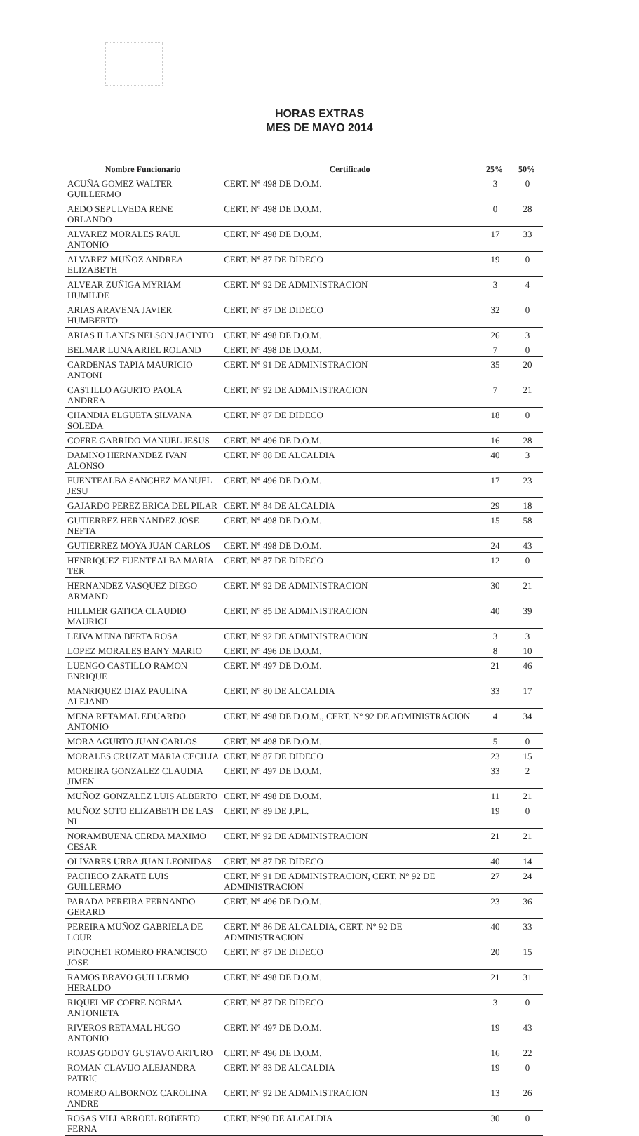HORAS EXTRAS
MES DE MAYO 2014
| Nombre Funcionario | Certificado | 25% | 50% |
| --- | --- | --- | --- |
| ACUÑA GOMEZ WALTER GUILLERMO | CERT. N° 498 DE D.O.M. | 3 | 0 |
| AEDO SEPULVEDA RENE ORLANDO | CERT. N° 498 DE D.O.M. | 0 | 28 |
| ALVAREZ MORALES RAUL ANTONIO | CERT. N° 498 DE D.O.M. | 17 | 33 |
| ALVAREZ MUÑOZ ANDREA ELIZABETH | CERT. N° 87 DE DIDECO | 19 | 0 |
| ALVEAR ZUÑIGA MYRIAM HUMILDE | CERT. N° 92 DE ADMINISTRACION | 3 | 4 |
| ARIAS ARAVENA JAVIER HUMBERTO | CERT. N° 87 DE DIDECO | 32 | 0 |
| ARIAS ILLANES NELSON JACINTO | CERT. N° 498 DE D.O.M. | 26 | 3 |
| BELMAR LUNA ARIEL ROLAND | CERT. N° 498 DE D.O.M. | 7 | 0 |
| CARDENAS TAPIA MAURICIO ANTONI | CERT. N° 91 DE ADMINISTRACION | 35 | 20 |
| CASTILLO AGURTO PAOLA ANDREA | CERT. N° 92 DE ADMINISTRACION | 7 | 21 |
| CHANDIA ELGUETA SILVANA SOLEDA | CERT. N° 87 DE DIDECO | 18 | 0 |
| COFRE GARRIDO MANUEL JESUS | CERT. N° 496 DE D.O.M. | 16 | 28 |
| DAMINO HERNANDEZ IVAN ALONSO | CERT. N° 88 DE ALCALDIA | 40 | 3 |
| FUENTEALBA SANCHEZ MANUEL JESU | CERT. N° 496 DE D.O.M. | 17 | 23 |
| GAJARDO PEREZ ERICA DEL PILAR | CERT. N° 84 DE ALCALDIA | 29 | 18 |
| GUTIERREZ HERNANDEZ JOSE NEFTA | CERT. N° 498 DE D.O.M. | 15 | 58 |
| GUTIERREZ MOYA JUAN CARLOS | CERT. N° 498 DE D.O.M. | 24 | 43 |
| HENRIQUEZ FUENTEALBA MARIA TER | CERT. N° 87 DE DIDECO | 12 | 0 |
| HERNANDEZ VASQUEZ DIEGO ARMAND | CERT. N° 92 DE ADMINISTRACION | 30 | 21 |
| HILLMER GATICA CLAUDIO MAURICI | CERT. N° 85 DE ADMINISTRACION | 40 | 39 |
| LEIVA MENA BERTA ROSA | CERT. N° 92 DE ADMINISTRACION | 3 | 3 |
| LOPEZ MORALES BANY MARIO | CERT. N° 496 DE D.O.M. | 8 | 10 |
| LUENGO CASTILLO RAMON ENRIQUE | CERT. N° 497 DE D.O.M. | 21 | 46 |
| MANRIQUEZ DIAZ PAULINA ALEJAND | CERT. N° 80 DE ALCALDIA | 33 | 17 |
| MENA RETAMAL EDUARDO ANTONIO | CERT. N° 498 DE D.O.M., CERT. N° 92 DE ADMINISTRACION | 4 | 34 |
| MORA AGURTO JUAN CARLOS | CERT. N° 498 DE D.O.M. | 5 | 0 |
| MORALES CRUZAT MARIA CECILIA | CERT. N° 87 DE DIDECO | 23 | 15 |
| MOREIRA GONZALEZ CLAUDIA JIMEN | CERT. N° 497 DE D.O.M. | 33 | 2 |
| MUÑOZ GONZALEZ LUIS ALBERTO | CERT. N° 498 DE D.O.M. | 11 | 21 |
| MUÑOZ SOTO ELIZABETH DE LAS NI | CERT. N° 89 DE J.P.L. | 19 | 0 |
| NORAMBUENA CERDA MAXIMO CESAR | CERT. N° 92 DE ADMINISTRACION | 21 | 21 |
| OLIVARES URRA JUAN LEONIDAS | CERT. N° 87 DE DIDECO | 40 | 14 |
| PACHECO ZARATE LUIS GUILLERMO | CERT. N° 91 DE ADMINISTRACION, CERT. N° 92 DE ADMINISTRACION | 27 | 24 |
| PARADA PEREIRA FERNANDO GERARD | CERT. N° 496 DE D.O.M. | 23 | 36 |
| PEREIRA MUÑOZ GABRIELA DE LOUR | CERT. N° 86 DE ALCALDIA, CERT. N° 92 DE ADMINISTRACION | 40 | 33 |
| PINOCHET ROMERO FRANCISCO JOSE | CERT. N° 87 DE DIDECO | 20 | 15 |
| RAMOS BRAVO GUILLERMO HERALDO | CERT. N° 498 DE D.O.M. | 21 | 31 |
| RIQUELME COFRE NORMA ANTONIETA | CERT. N° 87 DE DIDECO | 3 | 0 |
| RIVEROS RETAMAL HUGO ANTONIO | CERT. N° 497 DE D.O.M. | 19 | 43 |
| ROJAS GODOY GUSTAVO ARTURO | CERT. N° 496 DE D.O.M. | 16 | 22 |
| ROMAN CLAVIJO ALEJANDRA PATRIC | CERT. N° 83 DE ALCALDIA | 19 | 0 |
| ROMERO ALBORNOZ CAROLINA ANDRE | CERT. N° 92 DE ADMINISTRACION | 13 | 26 |
| ROSAS VILLARROEL ROBERTO FERNA | CERT. N°90 DE ALCALDIA | 30 | 0 |